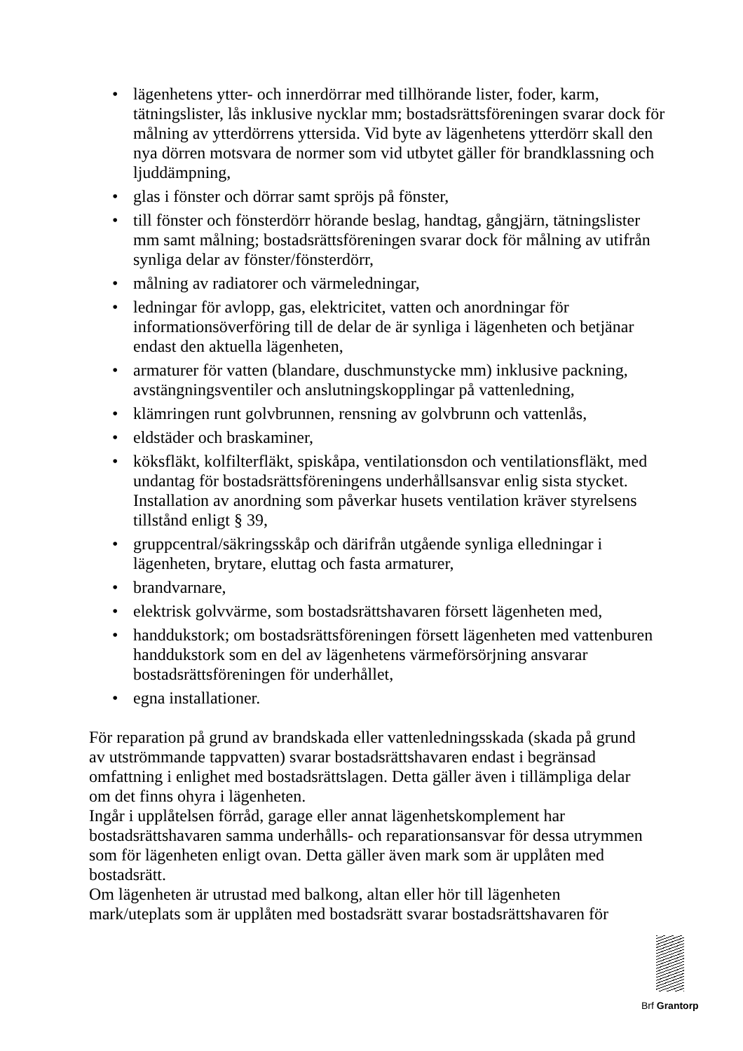• lägenhetens ytter- och innerdörrar med tillhörande lister, foder, karm, tätningslister, lås inklusive nycklar mm; bostadsrättsföreningen svarar dock för målning av ytterdörrens yttersida. Vid byte av lägenhetens ytterdörr skall den nya dörren motsvara de normer som vid utbytet gäller för brandklassning och ljuddämpning,
• glas i fönster och dörrar samt spröjs på fönster,
• till fönster och fönsterdörr hörande beslag, handtag, gångjärn, tätningslister mm samt målning; bostadsrättsföreningen svarar dock för målning av utifrån synliga delar av fönster/fönsterdörr,
• målning av radiatorer och värmeledningar,
• ledningar för avlopp, gas, elektricitet, vatten och anordningar för informationsöverföring till de delar de är synliga i lägenheten och betjänar endast den aktuella lägenheten,
• armaturer för vatten (blandare, duschmunstycke mm) inklusive packning, avstängningsventiler och anslutningskopplingar på vattenledning,
• klämringen runt golvbrunnen, rensning av golvbrunn och vattenlås,
• eldstäder och braskaminer,
• köksfläkt, kolfilterfläkt, spiskåpa, ventilationsdon och ventilationsfläkt, med undantag för bostadsrättsföreningens underhållsansvar enlig sista stycket. Installation av anordning som påverkar husets ventilation kräver styrelsens tillstånd enligt § 39,
• gruppcentral/säkringsskåp och därifrån utgående synliga elledningar i lägenheten, brytare, eluttag och fasta armaturer,
• brandvarnare,
• elektrisk golvvärme, som bostadsrättshavaren försett lägenheten med,
• handdukstork; om bostadsrättsföreningen försett lägenheten med vattenburen handdukstork som en del av lägenhetens värmeförsörjning ansvarar bostadsrättsföreningen för underhållet,
• egna installationer.
För reparation på grund av brandskada eller vattenledningsskada (skada på grund av utströmmande tappvatten) svarar bostadsrättshavaren endast i begränsad omfattning i enlighet med bostadsrättslagen. Detta gäller även i tillämpliga delar om det finns ohyra i lägenheten.
Ingår i upplåtelsen förråd, garage eller annat lägenhetskomplement har bostadsrättshavaren samma underhålls- och reparationsansvar för dessa utrymmen som för lägenheten enligt ovan. Detta gäller även mark som är upplåten med bostadsrätt.
Om lägenheten är utrustad med balkong, altan eller hör till lägenheten mark/uteplats som är upplåten med bostadsrätt svarar bostadsrättshavaren för
Brf Grantorp